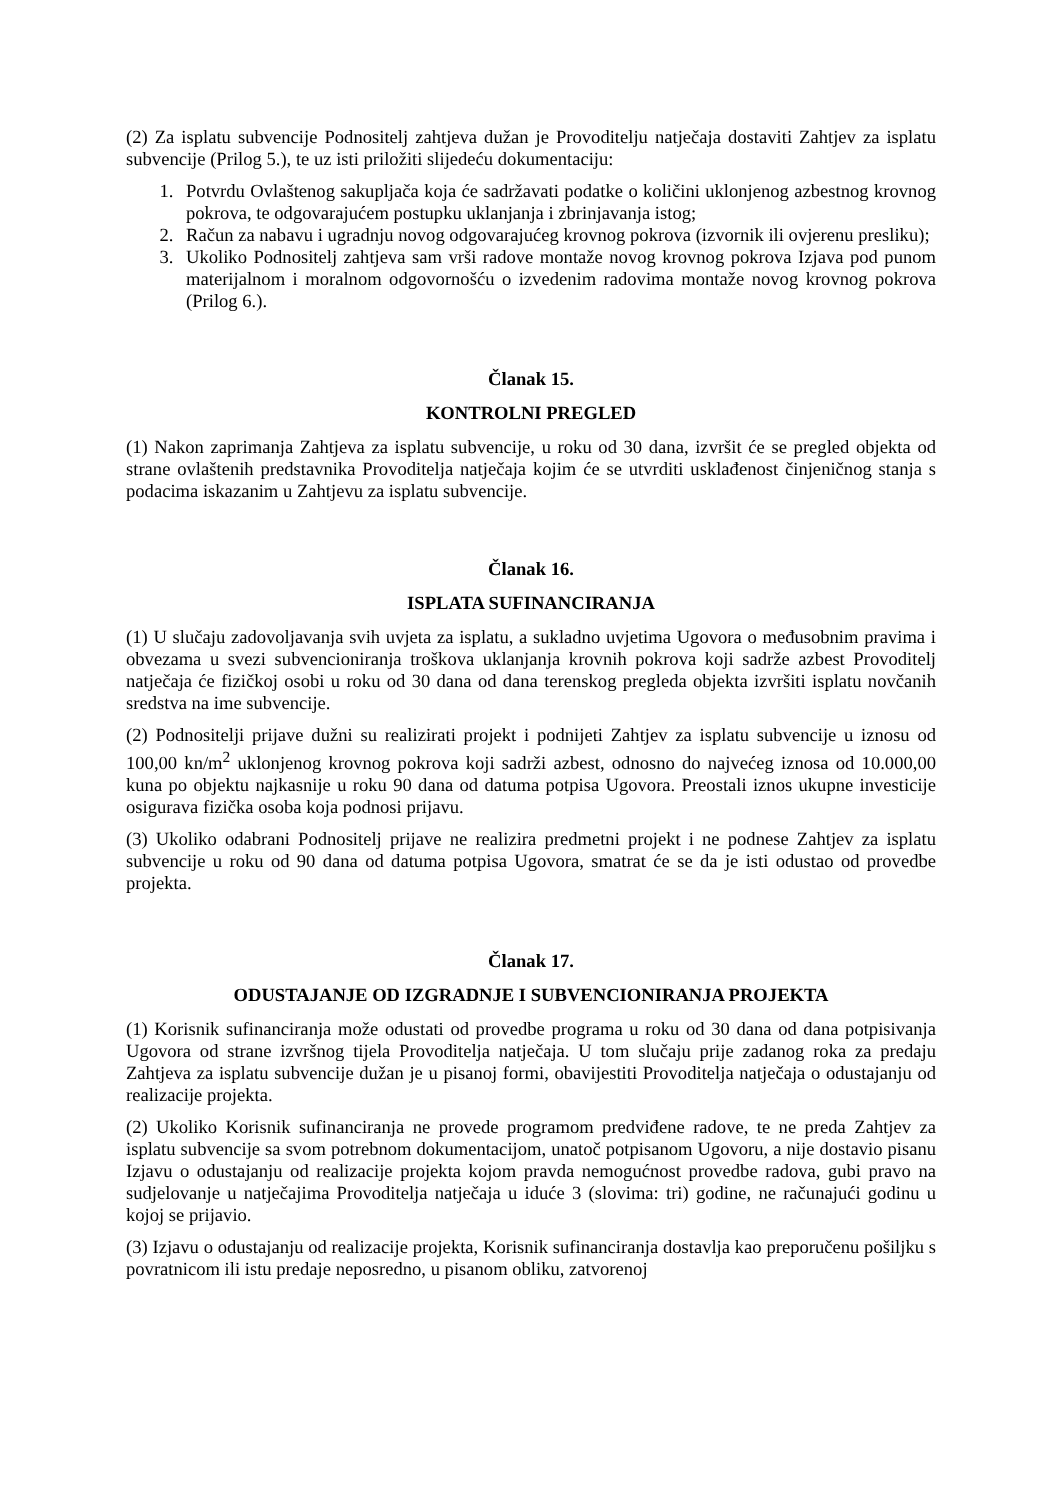(2) Za isplatu subvencije Podnositelj zahtjeva dužan je Provoditelju natječaja dostaviti Zahtjev za isplatu subvencije (Prilog 5.), te uz isti priložiti slijedeću dokumentaciju:
1. Potvrdu Ovlaštenog sakupljača koja će sadržavati podatke o količini uklonjenog azbestnog krovnog pokrova, te odgovarajućem postupku uklanjanja i zbrinjavanja istog;
2. Račun za nabavu i ugradnju novog odgovarajućeg krovnog pokrova (izvornik ili ovjerenu presliku);
3. Ukoliko Podnositelj zahtjeva sam vrši radove montaže novog krovnog pokrova Izjava pod punom materijalnom i moralnom odgovornošću o izvedenim radovima montaže novog krovnog pokrova (Prilog 6.).
Članak 15.
KONTROLNI PREGLED
(1) Nakon zaprimanja Zahtjeva za isplatu subvencije, u roku od 30 dana, izvršit će se pregled objekta od strane ovlaštenih predstavnika Provoditelja natječaja kojim će se utvrditi usklađenost činjeničnog stanja s podacima iskazanim u Zahtjevu za isplatu subvencije.
Članak 16.
ISPLATA SUFINANCIRANJA
(1) U slučaju zadovoljavanja svih uvjeta za isplatu, a sukladno uvjetima Ugovora o međusobnim pravima i obvezama u svezi subvencioniranja troškova uklanjanja krovnih pokrova koji sadrže azbest Provoditelj natječaja će fizičkoj osobi u roku od 30 dana od dana terenskog pregleda objekta izvršiti isplatu novčanih sredstva na ime subvencije.
(2) Podnositelji prijave dužni su realizirati projekt i podnijeti Zahtjev za isplatu subvencije u iznosu od 100,00 kn/m<sup>2</sup> uklonjenog krovnog pokrova koji sadrži azbest, odnosno do najvećeg iznosa od 10.000,00 kuna po objektu najkasnije u roku 90 dana od datuma potpisa Ugovora. Preostali iznos ukupne investicije osigurava fizička osoba koja podnosi prijavu.
(3) Ukoliko odabrani Podnositelj prijave ne realizira predmetni projekt i ne podnese Zahtjev za isplatu subvencije u roku od 90 dana od datuma potpisa Ugovora, smatrat će se da je isti odustao od provedbe projekta.
Članak 17.
ODUSTAJANJE OD IZGRADNJE I SUBVENCIONIRANJA PROJEKTA
(1) Korisnik sufinanciranja može odustati od provedbe programa u roku od 30 dana od dana potpisivanja Ugovora od strane izvršnog tijela Provoditelja natječaja. U tom slučaju prije zadanog roka za predaju Zahtjeva za isplatu subvencije dužan je u pisanoj formi, obavijestiti Provoditelja natječaja o odustajanju od realizacije projekta.
(2) Ukoliko Korisnik sufinanciranja ne provede programom predviđene radove, te ne preda Zahtjev za isplatu subvencije sa svom potrebnom dokumentacijom, unatoč potpisanom Ugovoru, a nije dostavio pisanu Izjavu o odustajanju od realizacije projekta kojom pravda nemogućnost provedbe radova, gubi pravo na sudjelovanje u natječajima Provoditelja natječaja u iduće 3 (slovima: tri) godine, ne računajući godinu u kojoj se prijavio.
(3) Izjavu o odustajanju od realizacije projekta, Korisnik sufinanciranja dostavlja kao preporučenu pošiljku s povratnicom ili istu predaje neposredno, u pisanom obliku, zatvorenoj